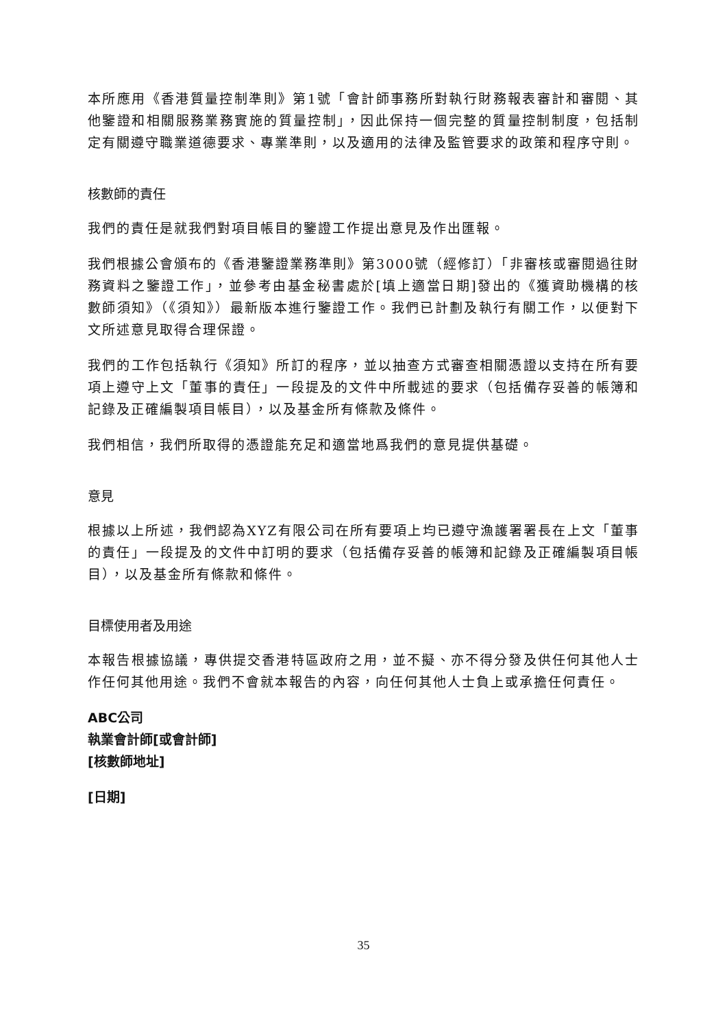本所應用《香港質量控制準則》第1號「會計師事務所對執行財務報表審計和審閱、其他鑒證和相關服務業務實施的質量控制」，因此保持一個完整的質量控制制度，包括制定有關遵守職業道德要求、專業準則，以及適用的法律及監管要求的政策和程序守則。
核數師的責任
我們的責任是就我們對項目帳目的鑒證工作提出意見及作出匯報。
我們根據公會頒布的《香港鑒證業務準則》第3000號（經修訂）「非審核或審閱過往財務資料之鑒證工作」，並參考由基金秘書處於[填上適當日期]發出的《獲資助機構的核數師須知》（《須知》）最新版本進行鑒證工作。我們已計劃及執行有關工作，以便對下文所述意見取得合理保證。
我們的工作包括執行《須知》所訂的程序，並以抽查方式審查相關憑證以支持在所有要項上遵守上文「董事的責任」一段提及的文件中所載述的要求（包括備存妥善的帳簿和記錄及正確編製項目帳目），以及基金所有條款及條件。
我們相信，我們所取得的憑證能充足和適當地爲我們的意見提供基礎。
意見
根據以上所述，我們認為XYZ有限公司在所有要項上均已遵守漁護署署長在上文「董事的責任」一段提及的文件中訂明的要求（包括備存妥善的帳簿和記錄及正確編製項目帳目），以及基金所有條款和條件。
目標使用者及用途
本報告根據協議，專供提交香港特區政府之用，並不擬、亦不得分發及供任何其他人士作任何其他用途。我們不會就本報告的內容，向任何其他人士負上或承擔任何責任。
ABC公司
執業會計師[或會計師]
[核數師地址]
[日期]
35